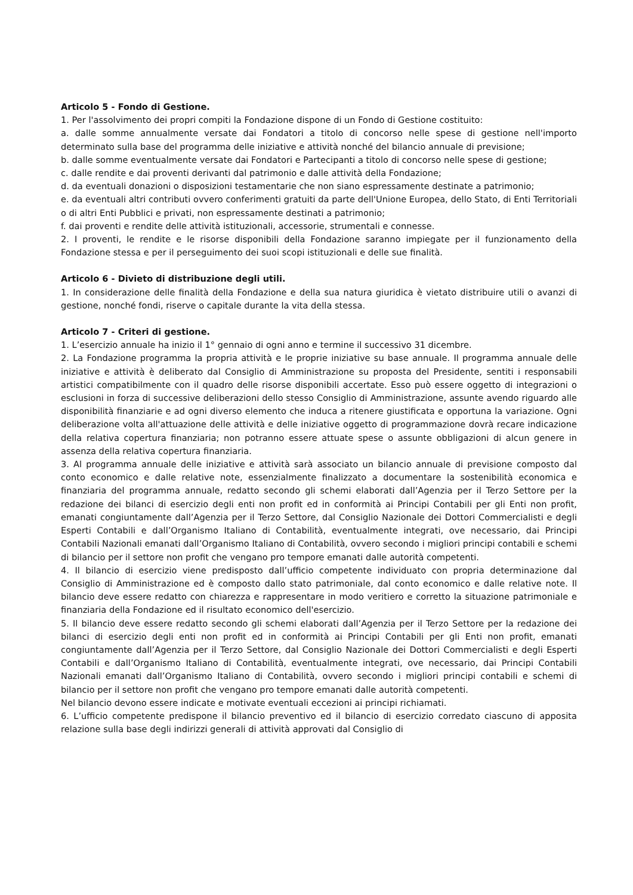Articolo 5 - Fondo di Gestione.
1. Per l'assolvimento dei propri compiti la Fondazione dispone di un Fondo di Gestione costituito:
a. dalle somme annualmente versate dai Fondatori a titolo di concorso nelle spese di gestione nell'importo determinato sulla base del programma delle iniziative e attività nonché del bilancio annuale di previsione;
b. dalle somme eventualmente versate dai Fondatori e Partecipanti a titolo di concorso nelle spese di gestione;
c. dalle rendite e dai proventi derivanti dal patrimonio e dalle attività della Fondazione;
d. da eventuali donazioni o disposizioni testamentarie che non siano espressamente destinate a patrimonio;
e. da eventuali altri contributi ovvero conferimenti gratuiti da parte dell'Unione Europea, dello Stato, di Enti Territoriali o di altri Enti Pubblici e privati, non espressamente destinati a patrimonio;
f. dai proventi e rendite delle attività istituzionali, accessorie, strumentali e connesse.
2. I proventi, le rendite e le risorse disponibili della Fondazione saranno impiegate per il funzionamento della Fondazione stessa e per il perseguimento dei suoi scopi istituzionali e delle sue finalità.
Articolo 6 - Divieto di distribuzione degli utili.
1. In considerazione delle finalità della Fondazione e della sua natura giuridica è vietato distribuire utili o avanzi di gestione, nonché fondi, riserve o capitale durante la vita della stessa.
Articolo 7 - Criteri di gestione.
1. L’esercizio annuale ha inizio il 1° gennaio di ogni anno e termine il successivo 31 dicembre.
2. La Fondazione programma la propria attività e le proprie iniziative su base annuale. Il programma annuale delle iniziative e attività è deliberato dal Consiglio di Amministrazione su proposta del Presidente, sentiti i responsabili artistici compatibilmente con il quadro delle risorse disponibili accertate. Esso può essere oggetto di integrazioni o esclusioni in forza di successive deliberazioni dello stesso Consiglio di Amministrazione, assunte avendo riguardo alle disponibilità finanziarie e ad ogni diverso elemento che induca a ritenere giustificata e opportuna la variazione. Ogni deliberazione volta all'attuazione delle attività e delle iniziative oggetto di programmazione dovrà recare indicazione della relativa copertura finanziaria; non potranno essere attuate spese o assunte obbligazioni di alcun genere in assenza della relativa copertura finanziaria.
3. Al programma annuale delle iniziative e attività sarà associato un bilancio annuale di previsione composto dal conto economico e dalle relative note, essenzialmente finalizzato a documentare la sostenibilità economica e finanziaria del programma annuale, redatto secondo gli schemi elaborati dall’Agenzia per il Terzo Settore per la redazione dei bilanci di esercizio degli enti non profit ed in conformità ai Principi Contabili per gli Enti non profit, emanati congiuntamente dall’Agenzia per il Terzo Settore, dal Consiglio Nazionale dei Dottori Commercialisti e degli Esperti Contabili e dall’Organismo Italiano di Contabilità, eventualmente integrati, ove necessario, dai Principi Contabili Nazionali emanati dall’Organismo Italiano di Contabilità, ovvero secondo i migliori principi contabili e schemi di bilancio per il settore non profit che vengano pro tempore emanati dalle autorità competenti.
4. Il bilancio di esercizio viene predisposto dall’ufficio competente individuato con propria determinazione dal Consiglio di Amministrazione ed è composto dallo stato patrimoniale, dal conto economico e dalle relative note. Il bilancio deve essere redatto con chiarezza e rappresentare in modo veritiero e corretto la situazione patrimoniale e finanziaria della Fondazione ed il risultato economico dell'esercizio.
5. Il bilancio deve essere redatto secondo gli schemi elaborati dall’Agenzia per il Terzo Settore per la redazione dei bilanci di esercizio degli enti non profit ed in conformità ai Principi Contabili per gli Enti non profit, emanati congiuntamente dall’Agenzia per il Terzo Settore, dal Consiglio Nazionale dei Dottori Commercialisti e degli Esperti Contabili e dall’Organismo Italiano di Contabilità, eventualmente integrati, ove necessario, dai Principi Contabili Nazionali emanati dall’Organismo Italiano di Contabilità, ovvero secondo i migliori principi contabili e schemi di bilancio per il settore non profit che vengano pro tempore emanati dalle autorità competenti.
Nel bilancio devono essere indicate e motivate eventuali eccezioni ai principi richiamati.
6. L’ufficio competente predispone il bilancio preventivo ed il bilancio di esercizio corredato ciascuno di apposita relazione sulla base degli indirizzi generali di attività approvati dal Consiglio di